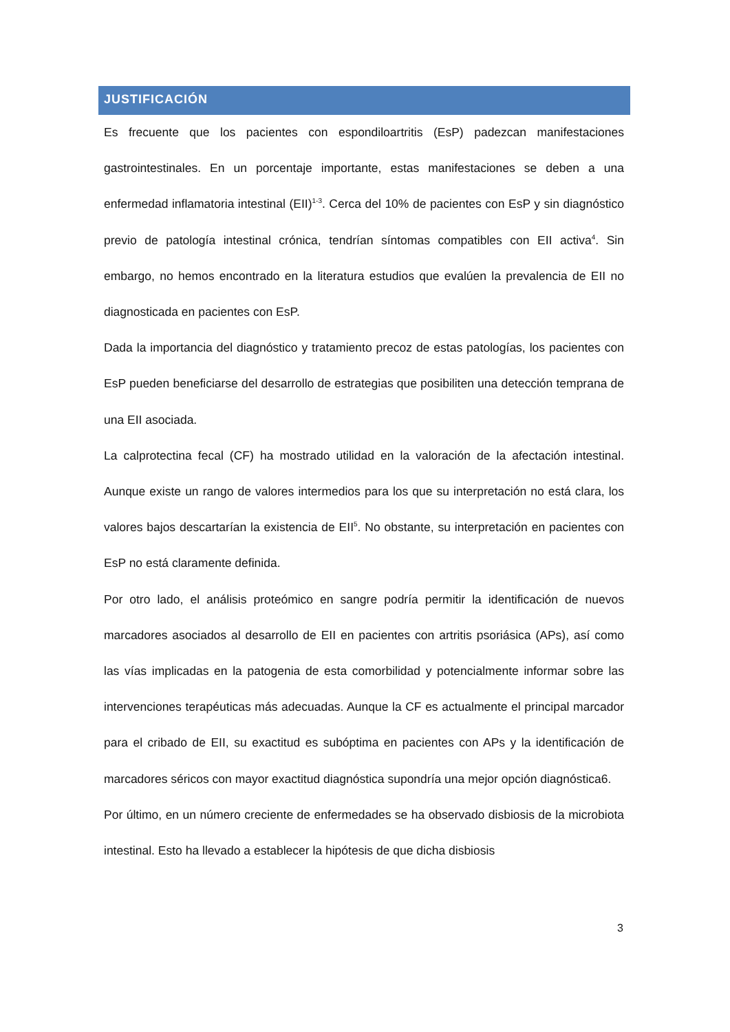JUSTIFICACIÓN
Es frecuente que los pacientes con espondiloartritis (EsP) padezcan manifestaciones gastrointestinales. En un porcentaje importante, estas manifestaciones se deben a una enfermedad inflamatoria intestinal (EII)<sup>1-3</sup>. Cerca del 10% de pacientes con EsP y sin diagnóstico previo de patología intestinal crónica, tendrían síntomas compatibles con EII activa<sup>4</sup>. Sin embargo, no hemos encontrado en la literatura estudios que evalúen la prevalencia de EII no diagnosticada en pacientes con EsP.
Dada la importancia del diagnóstico y tratamiento precoz de estas patologías, los pacientes con EsP pueden beneficiarse del desarrollo de estrategias que posibiliten una detección temprana de una EII asociada.
La calprotectina fecal (CF) ha mostrado utilidad en la valoración de la afectación intestinal. Aunque existe un rango de valores intermedios para los que su interpretación no está clara, los valores bajos descartarían la existencia de EII<sup>5</sup>. No obstante, su interpretación en pacientes con EsP no está claramente definida.
Por otro lado, el análisis proteómico en sangre podría permitir la identificación de nuevos marcadores asociados al desarrollo de EII en pacientes con artritis psoriásica (APs), así como las vías implicadas en la patogenia de esta comorbilidad y potencialmente informar sobre las intervenciones terapéuticas más adecuadas. Aunque la CF es actualmente el principal marcador para el cribado de EII, su exactitud es subóptima en pacientes con APs y la identificación de marcadores séricos con mayor exactitud diagnóstica supondría una mejor opción diagnóstica6.
Por último, en un número creciente de enfermedades se ha observado disbiosis de la microbiota intestinal. Esto ha llevado a establecer la hipótesis de que dicha disbiosis
3